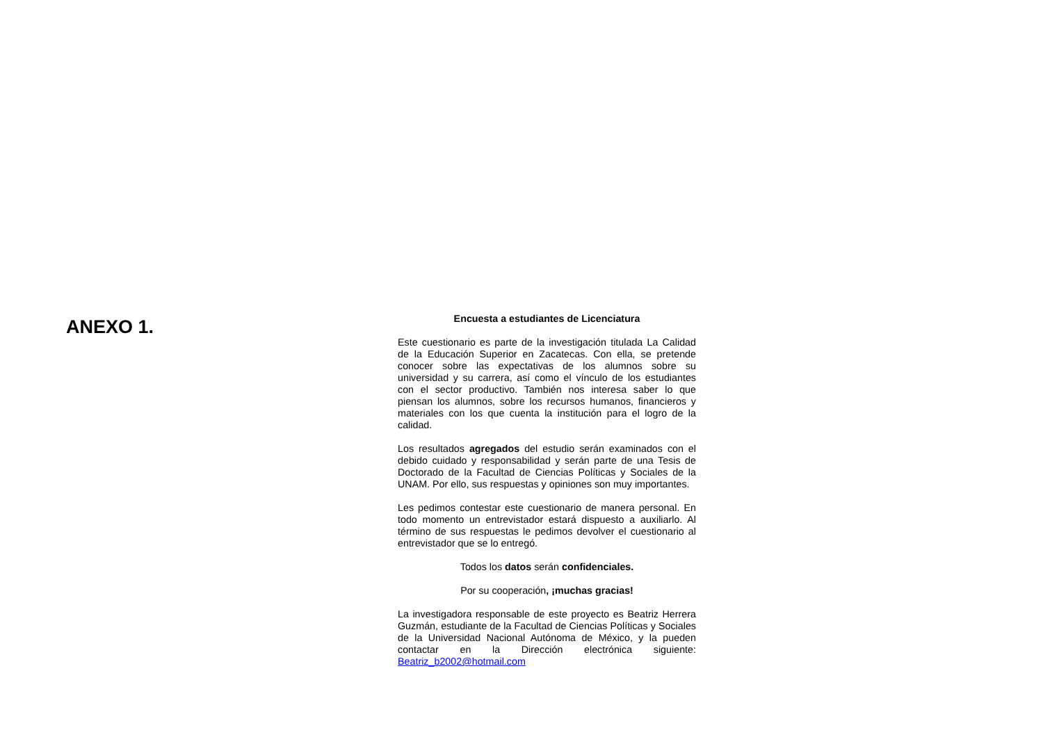ANEXO 1.
Encuesta a estudiantes de Licenciatura
Este cuestionario es parte de la investigación titulada La Calidad de la Educación Superior en Zacatecas. Con ella, se pretende conocer sobre las expectativas de los alumnos sobre su universidad y su carrera, así como el vínculo de los estudiantes con el sector productivo. También nos interesa saber lo que piensan los alumnos, sobre los recursos humanos, financieros y materiales con los que cuenta la institución para el logro de la calidad.
Los resultados agregados del estudio serán examinados con el debido cuidado y responsabilidad y serán parte de una Tesis de Doctorado de la Facultad de Ciencias Políticas y Sociales de la UNAM. Por ello, sus respuestas y opiniones son muy importantes.
Les pedimos contestar este cuestionario de manera personal. En todo momento un entrevistador estará dispuesto a auxiliarlo. Al término de sus respuestas le pedimos devolver el cuestionario al entrevistador que se lo entregó.
Todos los datos serán confidenciales.
Por su cooperación, ¡muchas gracias!
La investigadora responsable de este proyecto es Beatriz Herrera Guzmán, estudiante de la Facultad de Ciencias Políticas y Sociales de la Universidad Nacional Autónoma de México, y la pueden contactar en la Dirección electrónica siguiente: Beatriz_b2002@hotmail.com